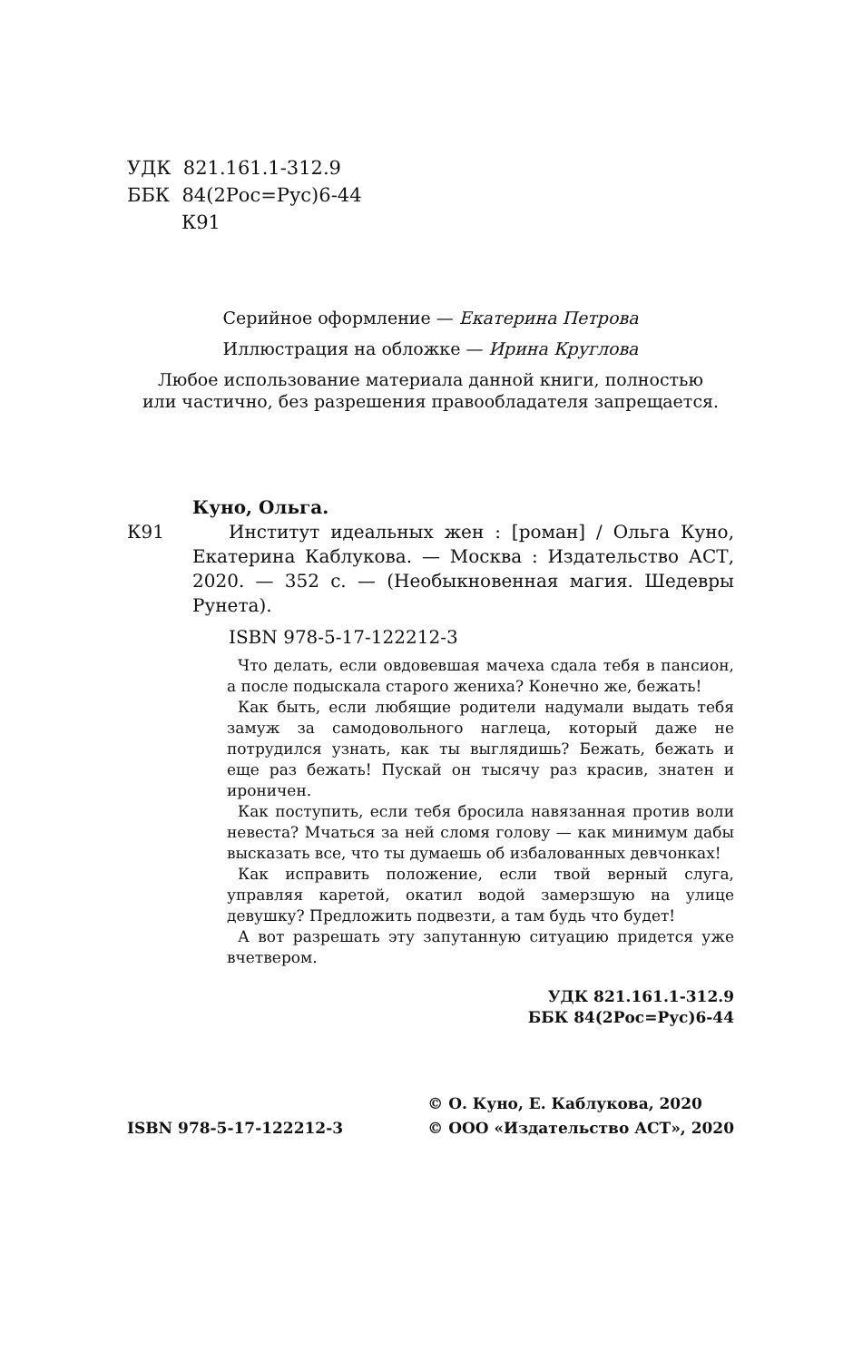УДК 821.161.1-312.9
ББК 84(2Рос=Рус)6-44
К91
Серийное оформление — Екатерина Петрова
Иллюстрация на обложке — Ирина Круглова
Любое использование материала данной книги, полностью
или частично, без разрешения правообладателя запрещается.
Куно, Ольга.
К91 Институт идеальных жен : [роман] / Ольга Куно, Екатерина Каблукова. — Москва : Издательство АСТ, 2020. — 352 с. — (Необыкновенная магия. Шедевры Рунета).
ISBN 978-5-17-122212-3
Что делать, если овдовевшая мачеха сдала тебя в пансион, а после подыскала старого жениха? Конечно же, бежать!
Как быть, если любящие родители надумали выдать тебя замуж за самодовольного наглеца, который даже не потрудился узнать, как ты выглядишь? Бежать, бежать и еще раз бежать! Пускай он тысячу раз красив, знатен и ироничен.
Как поступить, если тебя бросила навязанная против воли невеста? Мчаться за ней сломя голову — как минимум дабы высказать все, что ты думаешь об избалованных девчонках!
Как исправить положение, если твой верный слуга, управляя каретой, окатил водой замерзшую на улице девушку? Предложить подвезти, а там будь что будет!
А вот разрешать эту запутанную ситуацию придется уже вчетвером.
УДК 821.161.1-312.9
ББК 84(2Рос=Рус)6-44
ISBN 978-5-17-122212-3 © О. Куно, Е. Каблукова, 2020
© ООО «Издательство АСТ», 2020